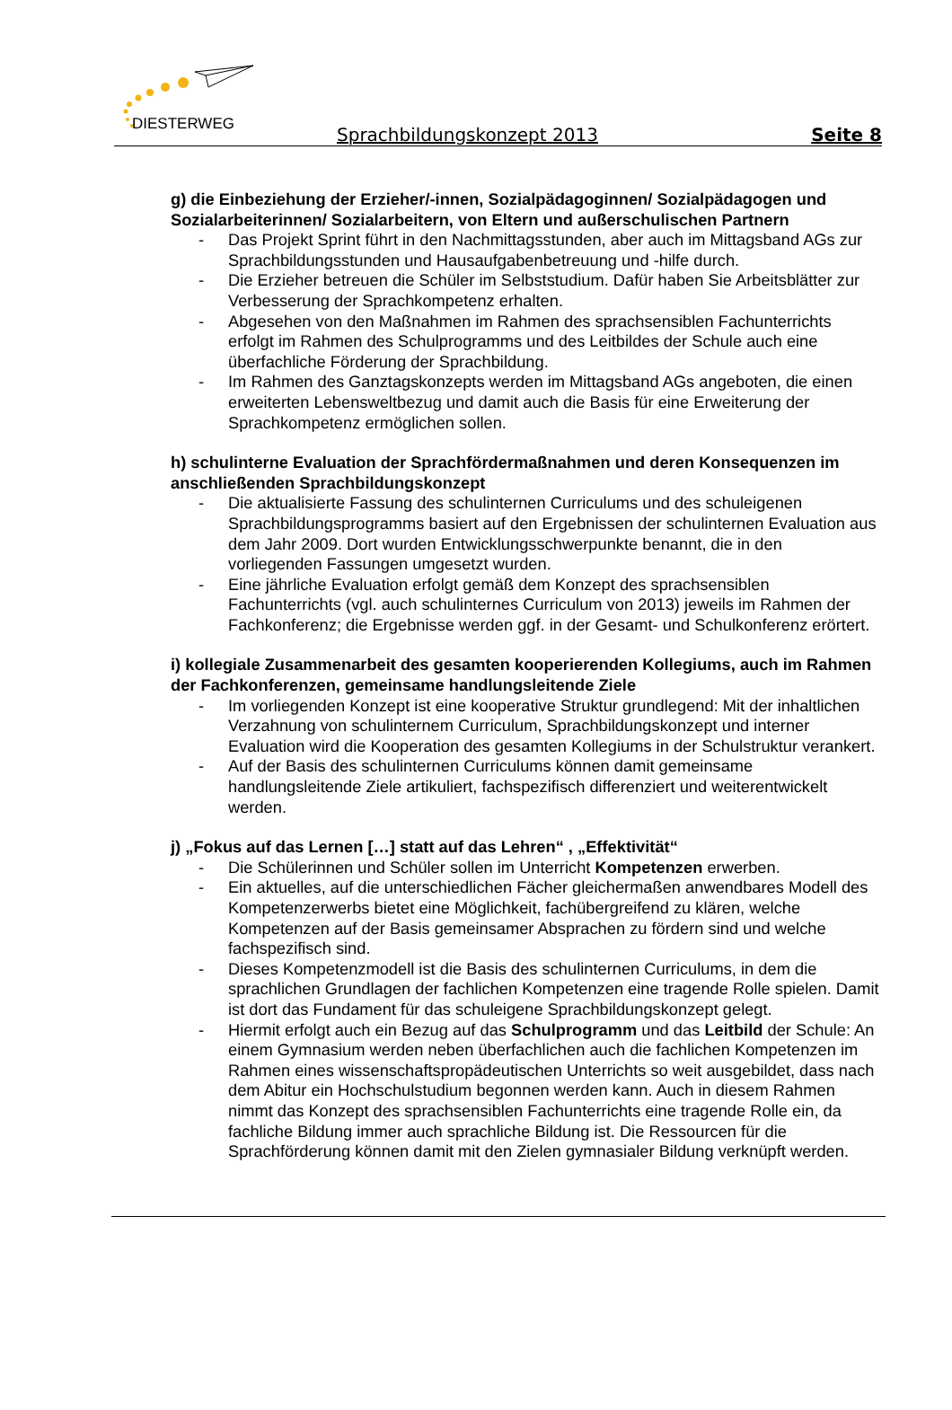DIESTERWEG Sprachbildungskonzept 2013 Seite 8
g) die Einbeziehung der Erzieher/-innen, Sozialpädagoginnen/ Sozialpädagogen und Sozialarbeiterinnen/ Sozialarbeitern, von Eltern und außerschulischen Partnern
- Das Projekt Sprint führt in den Nachmittagsstunden, aber auch im Mittagsband AGs zur Sprachbildungsstunden und Hausaufgabenbetreuung und -hilfe durch.
- Die Erzieher betreuen die Schüler im Selbststudium. Dafür haben Sie Arbeitsblätter zur Verbesserung der Sprachkompetenz erhalten.
- Abgesehen von den Maßnahmen im Rahmen des sprachsensiblen Fachunterrichts erfolgt im Rahmen des Schulprogramms und des Leitbildes der Schule auch eine überfachliche Förderung der Sprachbildung.
- Im Rahmen des Ganztagskonzepts werden im Mittagsband AGs angeboten, die einen erweiterten Lebensweltbezug und damit auch die Basis für eine Erweiterung der Sprachkompetenz ermöglichen sollen.
h) schulinterne Evaluation der Sprachfördermaßnahmen und deren Konsequenzen im anschließenden Sprachbildungskonzept
- Die aktualisierte Fassung des schulinternen Curriculums und des schuleigenen Sprachbildungsprogramms basiert auf den Ergebnissen der schulinternen Evaluation aus dem Jahr 2009. Dort wurden Entwicklungsschwerpunkte benannt, die in den vorliegenden Fassungen umgesetzt wurden.
- Eine jährliche Evaluation erfolgt gemäß dem Konzept des sprachsensiblen Fachunterrichts (vgl. auch schulinternes Curriculum von 2013) jeweils im Rahmen der Fachkonferenz; die Ergebnisse werden ggf. in der Gesamt- und Schulkonferenz erörtert.
i) kollegiale Zusammenarbeit des gesamten kooperierenden Kollegiums, auch im Rahmen der Fachkonferenzen, gemeinsame handlungsleitende Ziele
- Im vorliegenden Konzept ist eine kooperative Struktur grundlegend: Mit der inhaltlichen Verzahnung von schulinternem Curriculum, Sprachbildungskonzept und interner Evaluation wird die Kooperation des gesamten Kollegiums in der Schulstruktur verankert.
- Auf der Basis des schulinternen Curriculums können damit gemeinsame handlungsleitende Ziele artikuliert, fachspezifisch differenziert und weiterentwickelt werden.
j) „Fokus auf das Lernen […] statt auf das Lehren“ , „Effektivität“
- Die Schülerinnen und Schüler sollen im Unterricht Kompetenzen erwerben.
- Ein aktuelles, auf die unterschiedlichen Fächer gleichermaßen anwendbares Modell des Kompetenzerwerbs bietet eine Möglichkeit, fachübergreifend zu klären, welche Kompetenzen auf der Basis gemeinsamer Absprachen zu fördern sind und welche fachspezifisch sind.
- Dieses Kompetenzmodell ist die Basis des schulinternen Curriculums, in dem die sprachlichen Grundlagen der fachlichen Kompetenzen eine tragende Rolle spielen. Damit ist dort das Fundament für das schuleigene Sprachbildungskonzept gelegt.
- Hiermit erfolgt auch ein Bezug auf das Schulprogramm und das Leitbild der Schule: An einem Gymnasium werden neben überfachlichen auch die fachlichen Kompetenzen im Rahmen eines wissenschaftspropädeutischen Unterrichts so weit ausgebildet, dass nach dem Abitur ein Hochschulstudium begonnen werden kann. Auch in diesem Rahmen nimmt das Konzept des sprachsensiblen Fachunterrichts eine tragende Rolle ein, da fachliche Bildung immer auch sprachliche Bildung ist. Die Ressourcen für die Sprachförderung können damit mit den Zielen gymnasialer Bildung verknüpft werden.